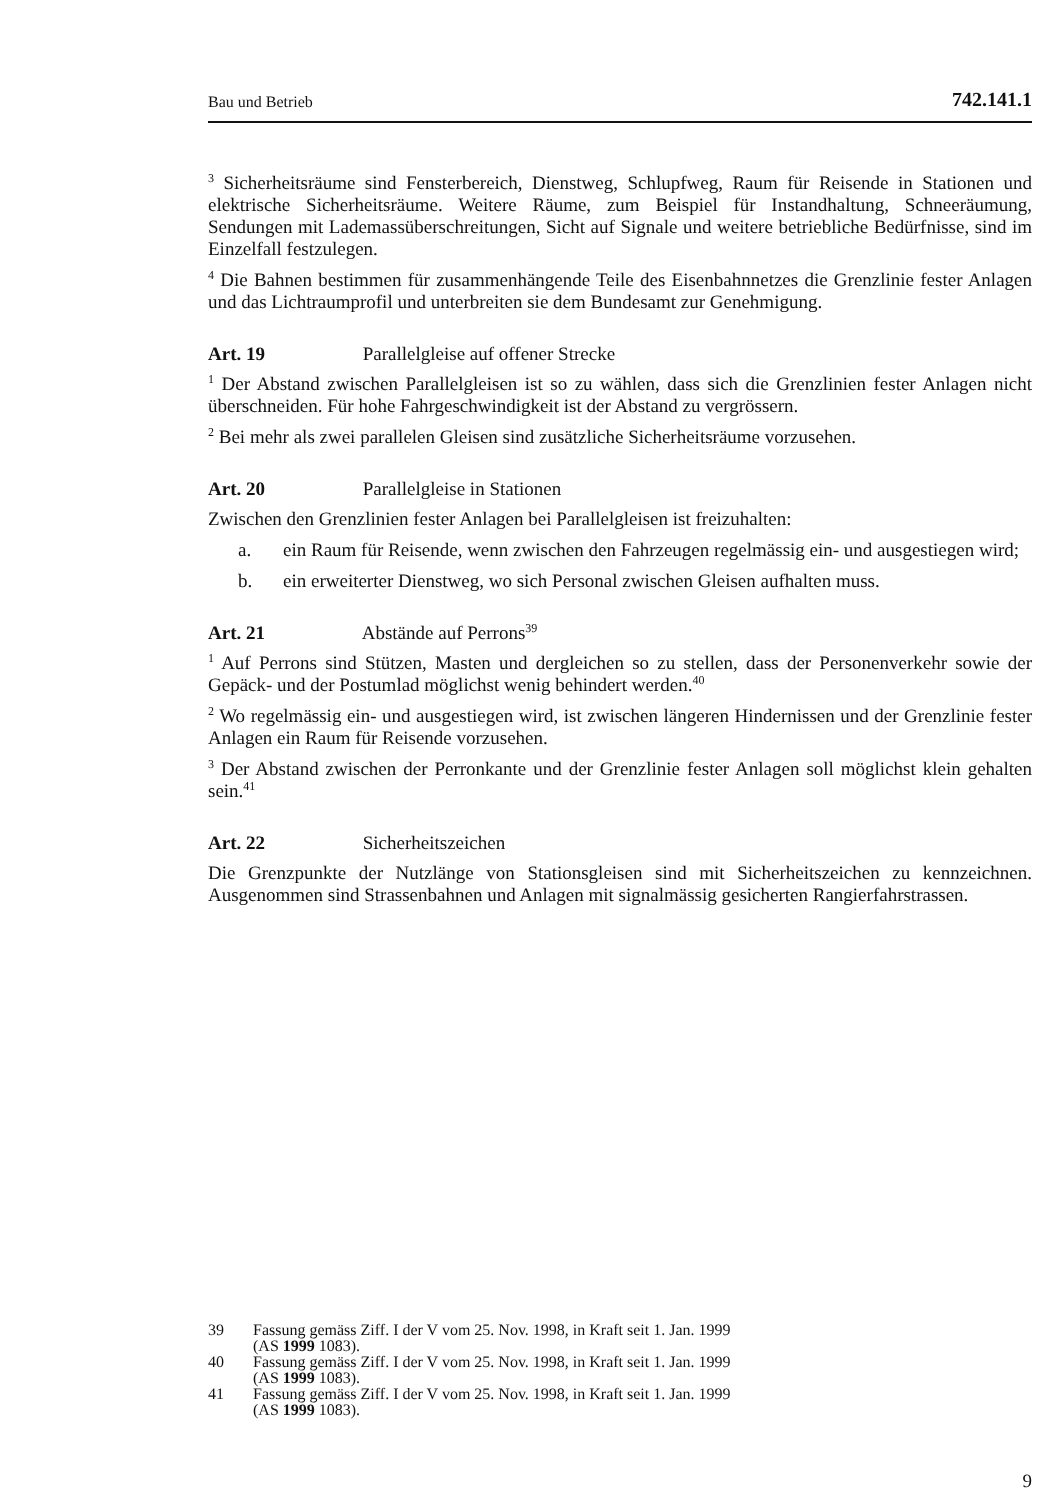Bau und Betrieb 742.141.1
<sup>3</sup> Sicherheitsräume sind Fensterbereich, Dienstweg, Schlupfweg, Raum für Reisende in Stationen und elektrische Sicherheitsräume. Weitere Räume, zum Beispiel für Instandhaltung, Schneeräumung, Sendungen mit Lademassüberschreitungen, Sicht auf Signale und weitere betriebliche Bedürfnisse, sind im Einzelfall festzulegen.
<sup>4</sup> Die Bahnen bestimmen für zusammenhängende Teile des Eisenbahnnetzes die Grenzlinie fester Anlagen und das Lichtraumprofil und unterbreiten sie dem Bundesamt zur Genehmigung.
Art. 19 Parallelgleise auf offener Strecke
<sup>1</sup> Der Abstand zwischen Parallelgleisen ist so zu wählen, dass sich die Grenzlinien fester Anlagen nicht überschneiden. Für hohe Fahrgeschwindigkeit ist der Abstand zu vergrössern.
<sup>2</sup> Bei mehr als zwei parallelen Gleisen sind zusätzliche Sicherheitsräume vorzusehen.
Art. 20 Parallelgleise in Stationen
Zwischen den Grenzlinien fester Anlagen bei Parallelgleisen ist freizuhalten:
a. ein Raum für Reisende, wenn zwischen den Fahrzeugen regelmässig ein- und ausgestiegen wird;
b. ein erweiterter Dienstweg, wo sich Personal zwischen Gleisen aufhalten muss.
Art. 21 Abstände auf Perrons<sup>39</sup>
<sup>1</sup> Auf Perrons sind Stützen, Masten und dergleichen so zu stellen, dass der Personenverkehr sowie der Gepäck- und der Postumlad möglichst wenig behindert werden.<sup>40</sup>
<sup>2</sup> Wo regelmässig ein- und ausgestiegen wird, ist zwischen längeren Hindernissen und der Grenzlinie fester Anlagen ein Raum für Reisende vorzusehen.
<sup>3</sup> Der Abstand zwischen der Perronkante und der Grenzlinie fester Anlagen soll möglichst klein gehalten sein.<sup>41</sup>
Art. 22 Sicherheitszeichen
Die Grenzpunkte der Nutzlänge von Stationsgleisen sind mit Sicherheitszeichen zu kennzeichnen. Ausgenommen sind Strassenbahnen und Anlagen mit signalmässig gesicherten Rangierfahrstrassen.
39 Fassung gemäss Ziff. I der V vom 25. Nov. 1998, in Kraft seit 1. Jan. 1999
(AS 1999 1083).
40 Fassung gemäss Ziff. I der V vom 25. Nov. 1998, in Kraft seit 1. Jan. 1999
(AS 1999 1083).
41 Fassung gemäss Ziff. I der V vom 25. Nov. 1998, in Kraft seit 1. Jan. 1999
(AS 1999 1083).
9